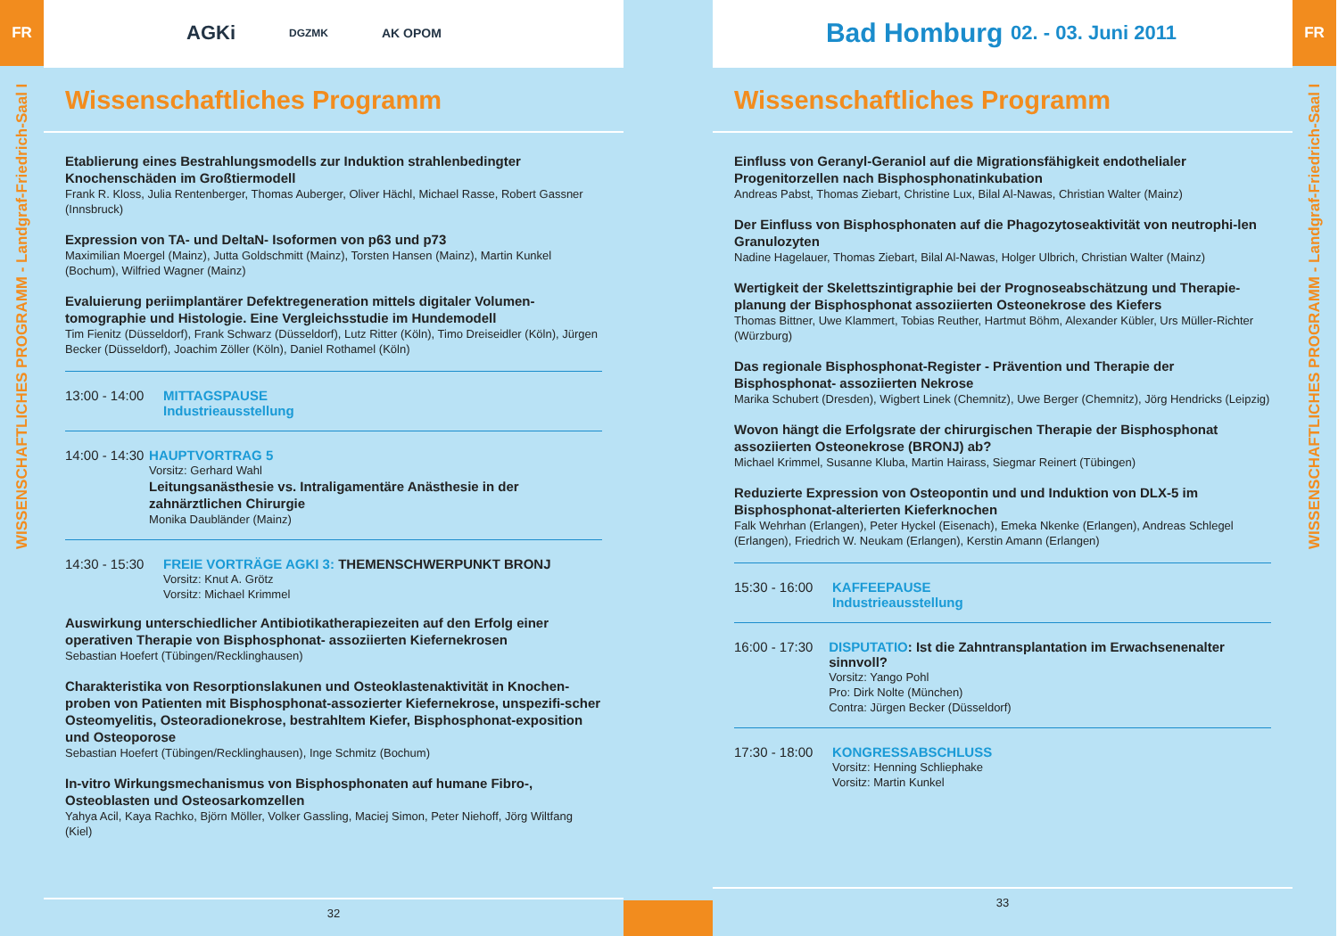FR
WISSENSCHAFTLICHES PROGRAMM - Landgraf-Friedrich-Saal I
AGKi DGZMK AK OPOM
Wissenschaftliches Programm
Etablierung eines Bestrahlungsmodells zur Induktion strahlenbedingter Knochenschäden im Großtiermodell
Frank R. Kloss, Julia Rentenberger, Thomas Auberger, Oliver Hächl, Michael Rasse, Robert Gassner (Innsbruck)
Expression von TA- und DeltaN- Isoformen von p63 und p73
Maximilian Moergel (Mainz), Jutta Goldschmitt (Mainz), Torsten Hansen (Mainz), Martin Kunkel (Bochum), Wilfried Wagner (Mainz)
Evaluierung periimplantärer Defektregeneration mittels digitaler Volumen-tomographie und Histologie. Eine Vergleichsstudie im Hundemodell
Tim Fienitz (Düsseldorf), Frank Schwarz (Düsseldorf), Lutz Ritter (Köln), Timo Dreiseidler (Köln), Jürgen Becker (Düsseldorf), Joachim Zöller (Köln), Daniel Rothamel (Köln)
13:00 - 14:00
MITTAGSPAUSE
Industrieausstellung
14:00 - 14:30
HAUPTVORTRAG 5
Vorsitz: Gerhard Wahl
Leitungsanästhesie vs. Intraligamentäre Anästhesie in der zahnärztlichen Chirurgie
Monika Daubländer (Mainz)
14:30 - 15:30
FREIE VORTRÄGE AGKI 3: THEMENSCHWERPUNKT BRONJ
Vorsitz: Knut A. Grötz
Vorsitz: Michael Krimmel
Auswirkung unterschiedlicher Antibiotikatherapiezeiten auf den Erfolg einer operativen Therapie von Bisphosphonat- assoziierten Kiefernekrosen
Sebastian Hoefert (Tübingen/Recklinghausen)
Charakteristika von Resorptionslakunen und Osteoklastenaktivität in Knochen-proben von Patienten mit Bisphosphonat-assozierter Kiefernekrose, unspezifi-scher Osteomyelitis, Osteoradionekrose, bestrahltem Kiefer, Bisphosphonat-exposition und Osteoporose
Sebastian Hoefert (Tübingen/Recklinghausen), Inge Schmitz (Bochum)
In-vitro Wirkungsmechanismus von Bisphosphonaten auf humane Fibro-, Osteoblasten und Osteosarkomzellen
Yahya Acil, Kaya Rachko, Björn Möller, Volker Gassling, Maciej Simon, Peter Niehoff, Jörg Wiltfang (Kiel)
32
Bad Homburg 02. - 03. Juni 2011
Wissenschaftliches Programm
Einfluss von Geranyl-Geraniol auf die Migrationsfähigkeit endothelialer Progenitorzellen nach Bisphosphonatinkubation
Andreas Pabst, Thomas Ziebart, Christine Lux, Bilal Al-Nawas, Christian Walter (Mainz)
Der Einfluss von Bisphosphonaten auf die Phagozytoseaktivität von neutrophi-len Granulozyten
Nadine Hagelauer, Thomas Ziebart, Bilal Al-Nawas, Holger Ulbrich, Christian Walter (Mainz)
Wertigkeit der Skelettszintigraphie bei der Prognoseabschätzung und Therapie-planung der Bisphosphonat assoziierten Osteonekrose des Kiefers
Thomas Bittner, Uwe Klammert, Tobias Reuther, Hartmut Böhm, Alexander Kübler, Urs Müller-Richter (Würzburg)
Das regionale Bisphosphonat-Register - Prävention und Therapie der Bisphosphonat- assoziierten Nekrose
Marika Schubert (Dresden), Wigbert Linek (Chemnitz), Uwe Berger (Chemnitz), Jörg Hendricks (Leipzig)
Wovon hängt die Erfolgsrate der chirurgischen Therapie der Bisphosphonat assoziierten Osteonekrose (BRONJ) ab?
Michael Krimmel, Susanne Kluba, Martin Hairass, Siegmar Reinert (Tübingen)
Reduzierte Expression von Osteopontin und und Induktion von DLX-5 im Bisphosphonat-alterierten Kieferknochen
Falk Wehrhan (Erlangen), Peter Hyckel (Eisenach), Emeka Nkenke (Erlangen), Andreas Schlegel (Erlangen), Friedrich W. Neukam (Erlangen), Kerstin Amann (Erlangen)
15:30 - 16:00
KAFFEEPAUSE
Industrieausstellung
16:00 - 17:30
DISPUTATIO: Ist die Zahntransplantation im Erwachsenenalter sinnvoll?
Vorsitz: Yango Pohl
Pro: Dirk Nolte (München)
Contra: Jürgen Becker (Düsseldorf)
17:30 - 18:00
KONGRESSABSCHLUSS
Vorsitz: Henning Schliephake
Vorsitz: Martin Kunkel
33
FR
WISSENSCHAFTLICHES PROGRAMM - Landgraf-Friedrich-Saal I